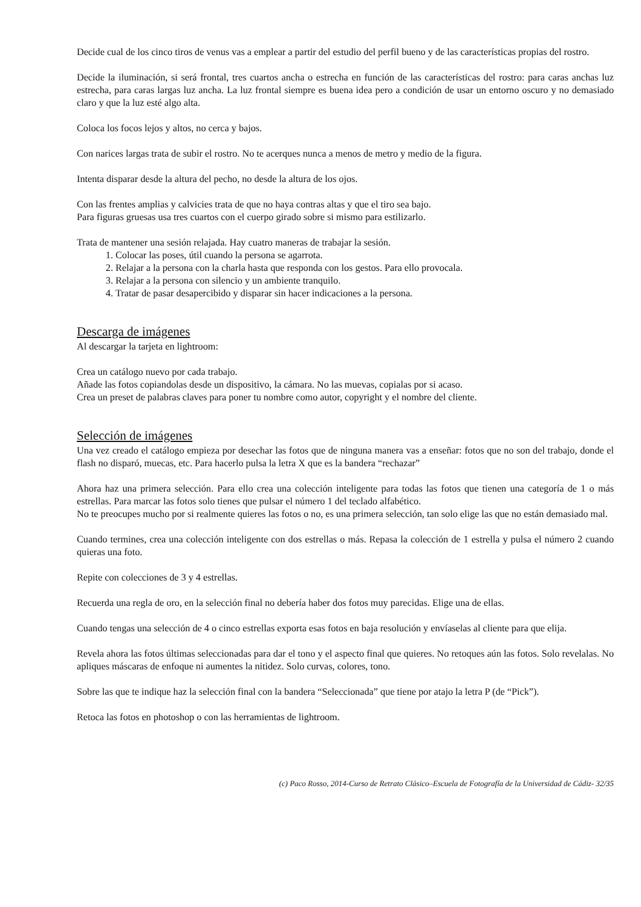Decide cual de los cinco tiros de venus vas a emplear a partir del estudio del perfil bueno y de las características propias del rostro.
Decide la iluminación, si será frontal, tres cuartos ancha o estrecha en función de las características del rostro: para caras anchas luz estrecha, para caras largas luz ancha. La luz frontal siempre es buena idea pero a condición de usar un entorno oscuro y no demasiado claro y que la luz esté algo alta.
Coloca los focos lejos y altos, no cerca y bajos.
Con narices largas trata de subir el rostro. No te acerques nunca a menos de metro y medio de la figura.
Intenta disparar desde la altura del pecho, no desde la altura de los ojos.
Con las frentes amplias y calvicies trata de que no haya contras altas y que el tiro sea bajo.
Para figuras gruesas usa tres cuartos con el cuerpo girado sobre si mismo para estilizarlo.
Trata de mantener una sesión relajada. Hay cuatro maneras de trabajar la sesión.
1. Colocar las poses, útil cuando la persona se agarrota.
2. Relajar a la persona con la charla hasta que responda con los gestos. Para ello provocala.
3. Relajar a la persona con silencio y un ambiente tranquilo.
4. Tratar de pasar desapercibido y disparar sin hacer indicaciones a la persona.
Descarga de imágenes
Al descargar la tarjeta en lightroom:
Crea un catálogo nuevo por cada trabajo.
Añade las fotos copiandolas desde un dispositivo, la cámara. No las muevas, copialas por si acaso.
Crea un preset de palabras claves para poner tu nombre como autor, copyright y el nombre del cliente.
Selección de imágenes
Una vez creado el catálogo empieza por desechar las fotos que de ninguna manera vas a enseñar: fotos que no son del trabajo, donde el flash no disparó, muecas, etc. Para hacerlo pulsa la letra X que es la bandera “rechazar”
Ahora haz una primera selección. Para ello crea una colección inteligente para todas las fotos que tienen una categoría de 1 o más estrellas. Para marcar las fotos solo tienes que pulsar el número 1 del teclado alfabético.
No te preocupes mucho por si realmente quieres las fotos o no, es una primera selección, tan solo elige las que no están demasiado mal.
Cuando termines, crea una colección inteligente con dos estrellas o más. Repasa la colección de 1 estrella y pulsa el número 2 cuando quieras una foto.
Repite con colecciones de 3 y 4 estrellas.
Recuerda una regla de oro, en la selección final no debería haber dos fotos muy parecidas. Elige una de ellas.
Cuando tengas una selección de 4 o cinco estrellas exporta esas fotos en baja resolución y envíaselas al cliente para que elija.
Revela ahora las fotos últimas seleccionadas para dar el tono y el aspecto final que quieres. No retoques aún las fotos. Solo revelalas. No apliques máscaras de enfoque ni aumentes la nitidez. Solo curvas, colores, tono.
Sobre las que te indique haz la selección final con la bandera “Seleccionada” que tiene por atajo la letra P (de “Pick”).
Retoca las fotos en photoshop o con las herramientas de lightroom.
(c) Paco Rosso, 2014-Curso de Retrato Clásico–Escuela de Fotografía de la Universidad de Cádiz- 32/35